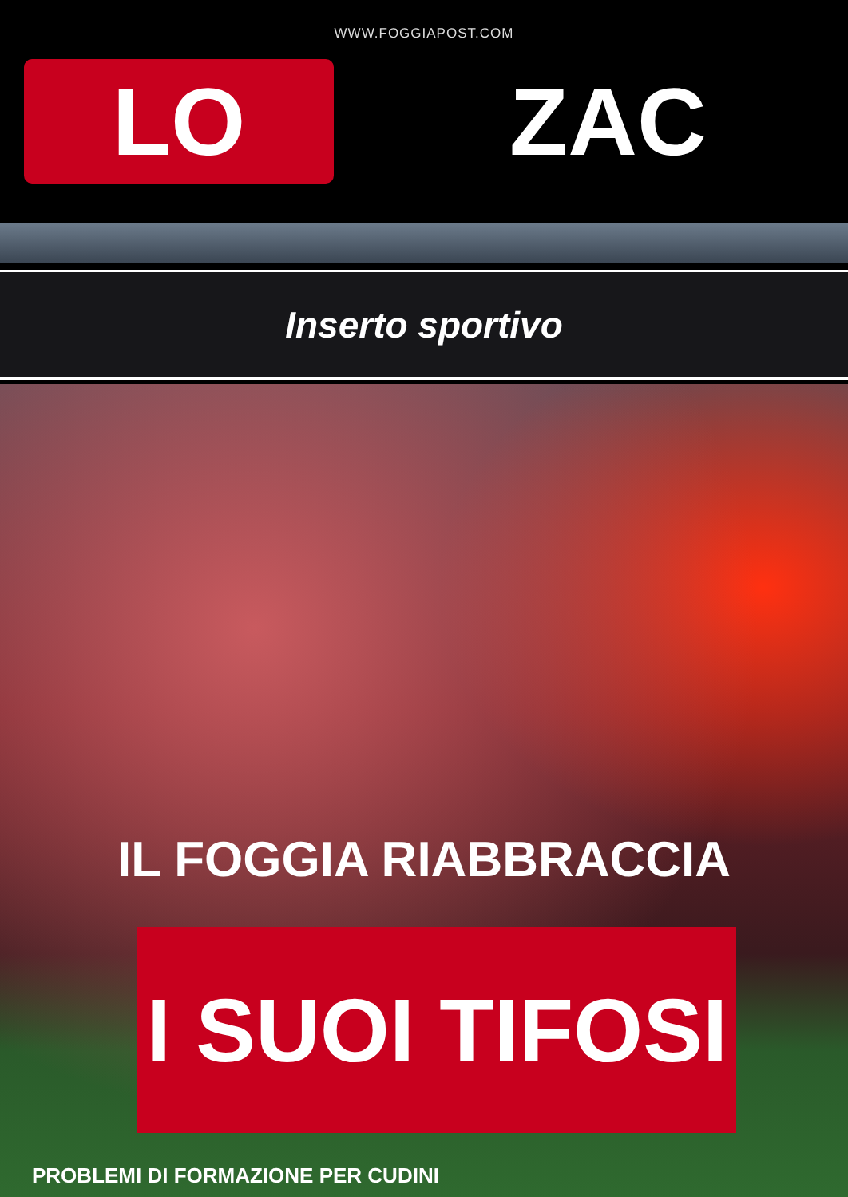WWW.FOGGIAPOST.COM
LO
ZAC
Inserto sportivo
IL FOGGIA RIABBRACCIA
I SUOI TIFOSI
PROBLEMI DI FORMAZIONE PER CUDINI